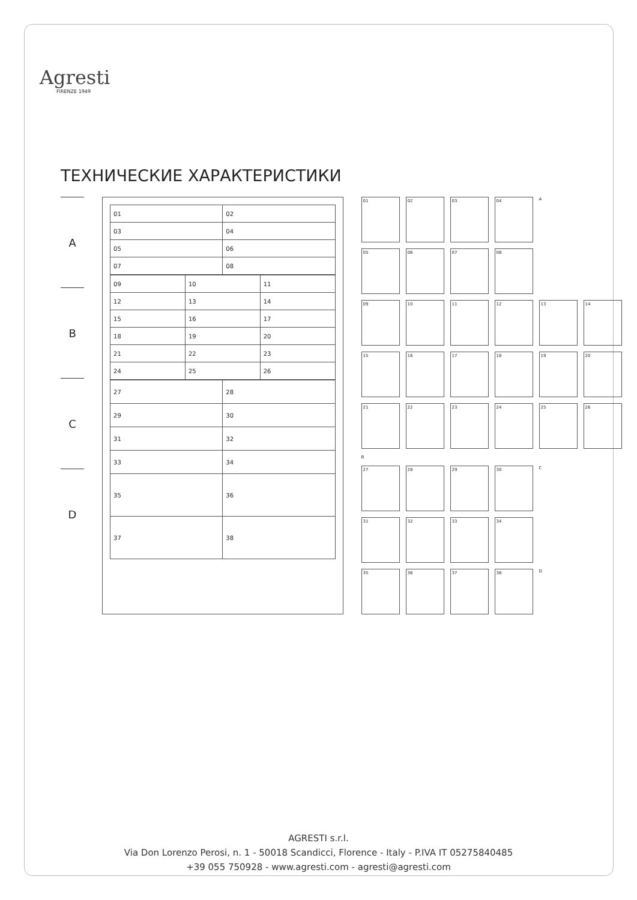Agresti
FIRENZE 1949
ТЕХНИЧЕСКИЕ ХАРАКТЕРИСТИКИ
A
B
C
D
| 01 | 02 |
| 03 | 04 |
| 05 | 06 |
| 07 | 08 |
| 09 | 10 | 11 |
| 12 | 13 | 14 |
| 15 | 16 | 17 |
| 18 | 19 | 20 |
| 21 | 22 | 23 |
| 24 | 25 | 26 |
| 27 | 28 |
| 29 | 30 |
| 31 | 32 |
| 33 | 34 |
| 35 | 36 |
| 37 | 38 |
01
02
03
04
A
05
06
07
08
09
10
11
12
13
14
15
16
17
18
19
20
21
22
23
24
25
26
B
27
28
29
30
C
31
32
33
34
35
36
37
38
D
AGRESTI s.r.l.
Via Don Lorenzo Perosi, n. 1 - 50018 Scandicci, Florence - Italy - P.IVA IT 05275840485
+39 055 750928 - www.agresti.com - agresti@agresti.com